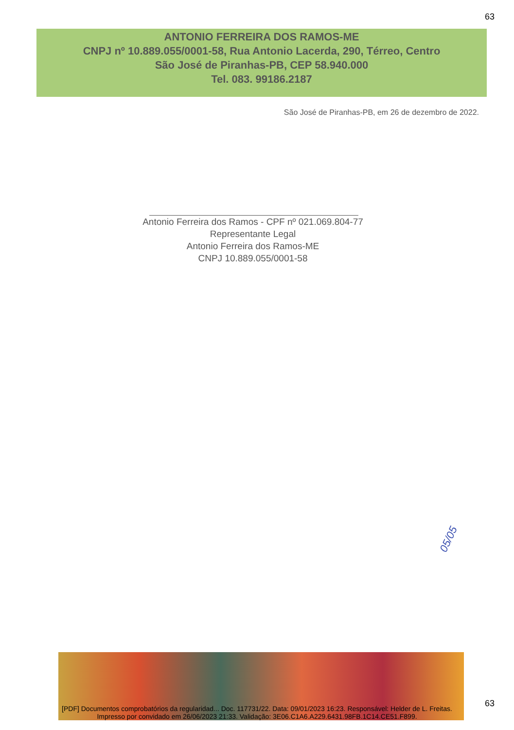63
ANTONIO FERREIRA DOS RAMOS-ME
CNPJ nº 10.889.055/0001-58, Rua Antonio Lacerda, 290, Térreo, Centro
São José de Piranhas-PB, CEP 58.940.000
Tel. 083. 99186.2187
São José de Piranhas-PB, em 26 de dezembro de 2022.
Antonio Ferreira dos Ramos - CPF nº 021.069.804-77
Representante Legal
Antonio Ferreira dos Ramos-ME
CNPJ 10.889.055/0001-58
05/05
63
[PDF] Documentos comprobatórios da regularidad... Doc. 117731/22. Data: 09/01/2023 16:23. Responsável: Helder de L. Freitas.
Impresso por convidado em 26/06/2023 21:33. Validação: 3E06.C1A6.A229.6431.98FB.1C14.CE51.F899.